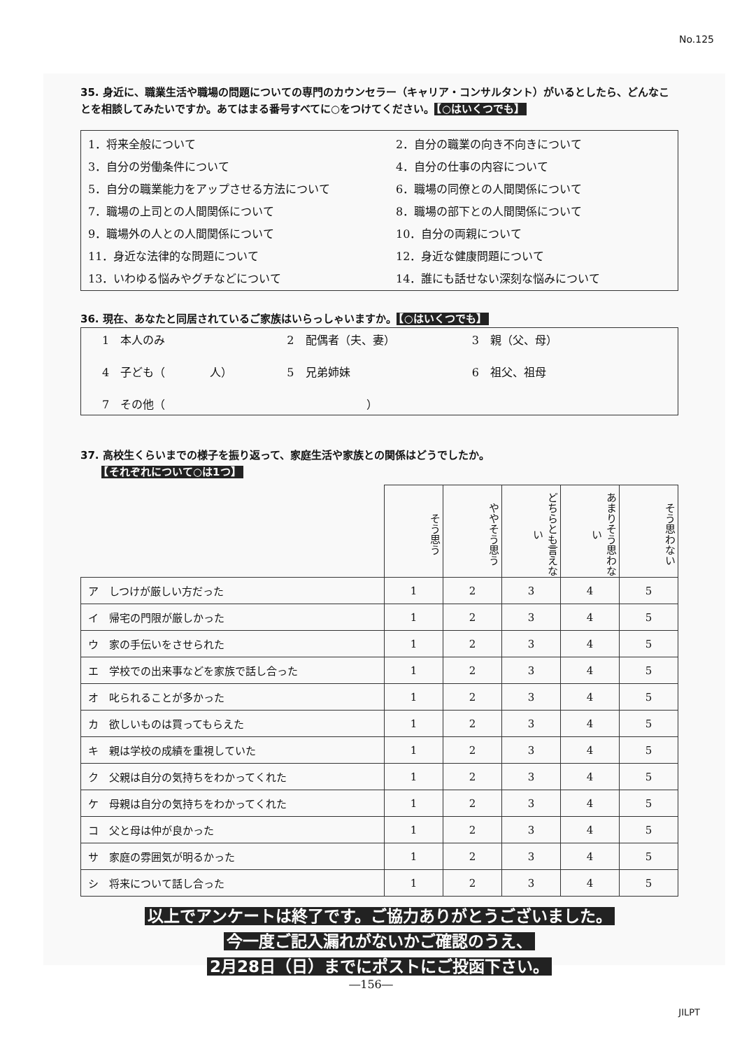No.125
35. 身近に、職業生活や職場の問題についての専門のカウンセラー（キャリア・コンサルタント）がいるとしたら、どんなことを相談してみたいですか。あてはまる番号すべてに○をつけてください。 【○はいくつでも】
1．将来全般について
2．自分の職業の向き不向きについて
3．自分の労働条件について
4．自分の仕事の内容について
5．自分の職業能力をアップさせる方法について
6．職場の同僚との人間関係について
7．職場の上司との人間関係について
8．職場の部下との人間関係について
9．職場外の人との人間関係について
10．自分の両親について
11．身近な法律的な問題について
12．身近な健康問題について
13．いわゆる悩みやグチなどについて
14．誰にも話せない深刻な悩みについて
36. 現在、あなたと同居されているご家族はいらっしゃいますか。 【○はいくつでも】
1　本人のみ
2　配偶者（夫、妻）
3　親（父、母）
4　子ども（　　　　人）
5　兄弟姉妹
6　祖父、祖母
7　その他（　　　　　　　　　　　　　　　　　　）
37. 高校生くらいまでの様子を振り返って、家庭生活や家族との関係はどうでしたか。
　　【それぞれについて○は1つ】
| | そう思う | ややそう思う | どちらとも言えない | あまりそう思わない | そう思わない |
| --- | --- | --- | --- | --- | --- |
| ア しつけが厳しい方だった | 1 | 2 | 3 | 4 | 5 |
| イ 帰宅の門限が厳しかった | 1 | 2 | 3 | 4 | 5 |
| ウ 家の手伝いをさせられた | 1 | 2 | 3 | 4 | 5 |
| エ 学校での出来事などを家族で話し合った | 1 | 2 | 3 | 4 | 5 |
| オ 叱られることが多かった | 1 | 2 | 3 | 4 | 5 |
| カ 欲しいものは買ってもらえた | 1 | 2 | 3 | 4 | 5 |
| キ 親は学校の成績を重視していた | 1 | 2 | 3 | 4 | 5 |
| ク 父親は自分の気持ちをわかってくれた | 1 | 2 | 3 | 4 | 5 |
| ケ 母親は自分の気持ちをわかってくれた | 1 | 2 | 3 | 4 | 5 |
| コ 父と母は仲が良かった | 1 | 2 | 3 | 4 | 5 |
| サ 家庭の雰囲気が明るかった | 1 | 2 | 3 | 4 | 5 |
| シ 将来について話し合った | 1 | 2 | 3 | 4 | 5 |
以上でアンケートは終了です。ご協力ありがとうございました。
今一度ご記入漏れがないかご確認のうえ、
2月28日（日）までにポストにご投函下さい。
―156―
JILPT